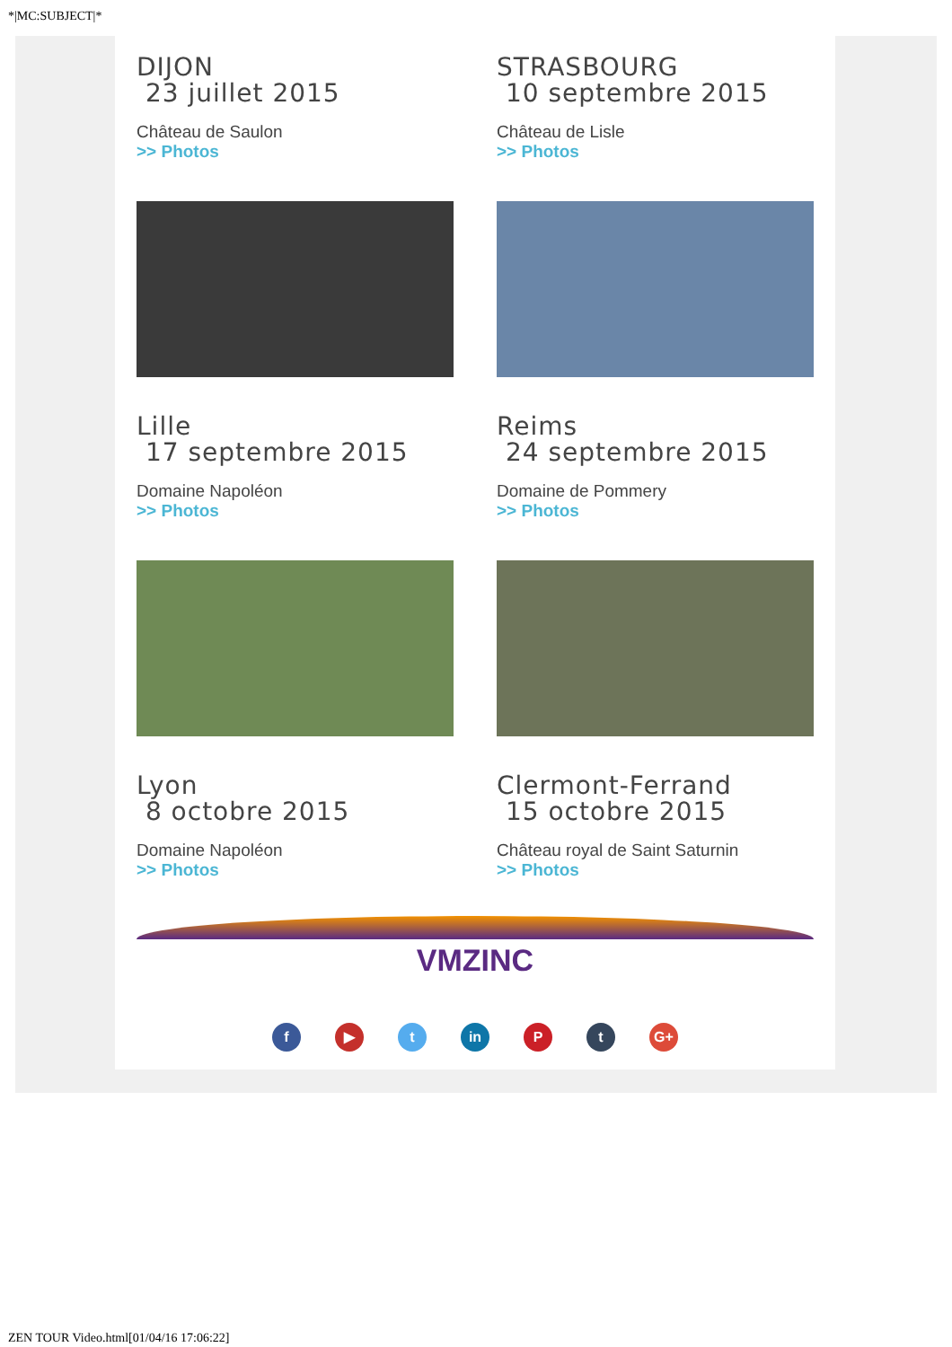*|MC:SUBJECT|*
DIJON
23 juillet 2015
Château de Saulon
>> Photos
STRASBOURG
10 septembre 2015
Château de Lisle
>> Photos
Lille
17 septembre 2015
Domaine Napoléon
>> Photos
Reims
24 septembre 2015
Domaine de Pommery
>> Photos
Lyon
8 octobre 2015
Domaine Napoléon
>> Photos
Clermont-Ferrand
15 octobre 2015
Château royal de Saint Saturnin
>> Photos
VMZINC
f ▶ t in P t G+
ZEN TOUR Video.html[01/04/16 17:06:22]